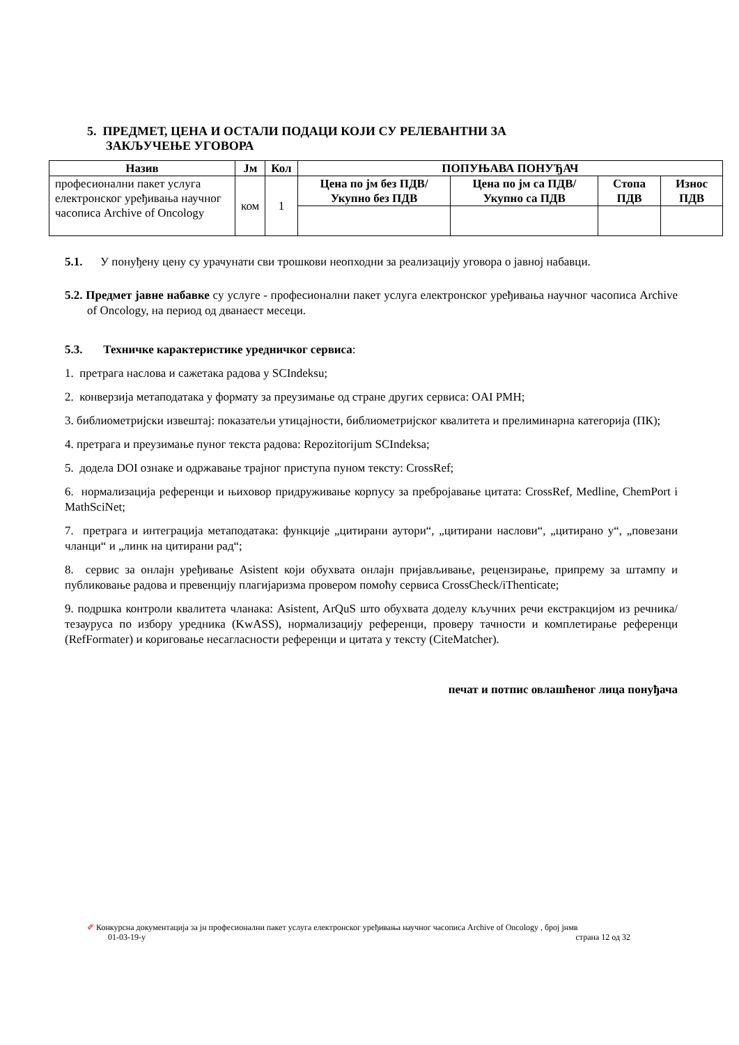5. ПРЕДМЕТ, ЦЕНА И ОСТАЛИ ПОДАЦИ КОЈИ СУ РЕЛЕВАНТНИ ЗА
ЗАКЉУЧЕЊЕ УГОВОРА
| Назив | Јм | Кол | ПОПУЊАВА ПОНУЂАЧ | | | |
| --- | --- | --- | --- | --- | --- | --- |
| професионални пакет услуга електронског уређивања научног часописа Archive of Oncology | ком | 1 | Цена по јм без ПДВ/ Укупно без ПДВ | Цена по јм са ПДВ/ Укупно са ПДВ | Стопа ПДВ | Износ ПДВ |
5.1. У понуђену цену су урачунати сви трошкови неопходни за реализацију уговора о јавној набавци.
5.2. Предмет јавне набавке су услуге - професионални пакет услуга електронског уређивања научног часописа Archive of Oncology, на период од дванаест месеци.
5.3. Техничке карактеристике уредничког сервиса:
1. претрага наслова и сажетака радова у SCIndeksu;
2. конверзија метаподатака у формату за преузимање од стране других сервиса: OAI PMH;
3. библиометријски извештај: показатељи утицајности, библиометријског квалитета и прелиминарна категорија (ПК);
4. претрага и преузимање пуног текста радова: Repozitorijum SCIndeksa;
5. додела DOI ознаке и одржавање трајног приступа пуном тексту: CrossRef;
6. нормализација референци и њиховор придруживање корпусу за пребројавање цитата: CrossRef, Medline, ChemPort i MathSciNet;
7. претрага и интеграција метаподатака: функције „цитирани аутори“, „цитирани наслови“, „цитирано у“, „повезани чланци“ и „линк на цитирани рад“;
8. сервис за онлајн уређивање Asistent који обухвата онлајн пријављивање, рецензирање, припрему за штампу и публиковање радова и превенцију плагијаризма провером помоћу сервиса CrossCheck/iThenticate;
9. подршка контроли квалитета чланака: Asistent, ArQuS што обухвата доделу кључних речи екстракцијом из речника/тезауруса по избору уредника (KwASS), нормализацију референци, проверу тачности и комплетирање референци (RefFormater) и кориговање несагласности референци и цитата у тексту (CiteMatcher).
печат и потпис овлашћеног лица понуђача
✐ Конкурсна документација за јн професионални пакет услуга електронског уређивања научног часописа Archive of Oncology , број јнмв
01-03-19-у страна 12 од 32